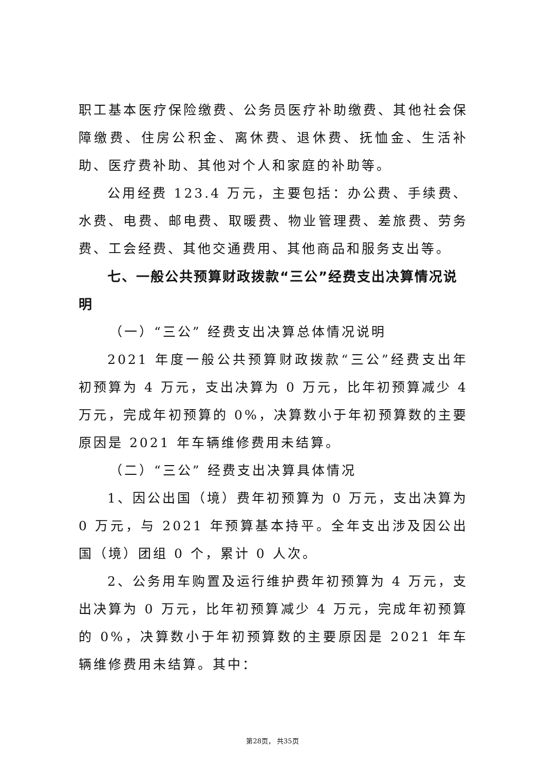职工基本医疗保险缴费、公务员医疗补助缴费、其他社会保障缴费、住房公积金、离休费、退休费、抚恤金、生活补助、医疗费补助、其他对个人和家庭的补助等。
公用经费 123.4 万元，主要包括：办公费、手续费、水费、电费、邮电费、取暖费、物业管理费、差旅费、劳务费、工会经费、其他交通费用、其他商品和服务支出等。
七、一般公共预算财政拨款“三公”经费支出决算情况说明
（一）“三公” 经费支出决算总体情况说明
2021 年度一般公共预算财政拨款“三公”经费支出年初预算为 4 万元，支出决算为 0 万元，比年初预算减少 4 万元，完成年初预算的 0%，决算数小于年初预算数的主要原因是 2021 年车辆维修费用未结算。
（二）“三公” 经费支出决算具体情况
1、因公出国（境）费年初预算为 0 万元，支出决算为 0 万元，与 2021 年预算基本持平。全年支出涉及因公出国（境）团组 0 个，累计 0 人次。
2、公务用车购置及运行维护费年初预算为 4 万元，支出决算为 0 万元，比年初预算减少 4 万元，完成年初预算的 0%，决算数小于年初预算数的主要原因是 2021 年车辆维修费用未结算。其中：
第28页， 共35页